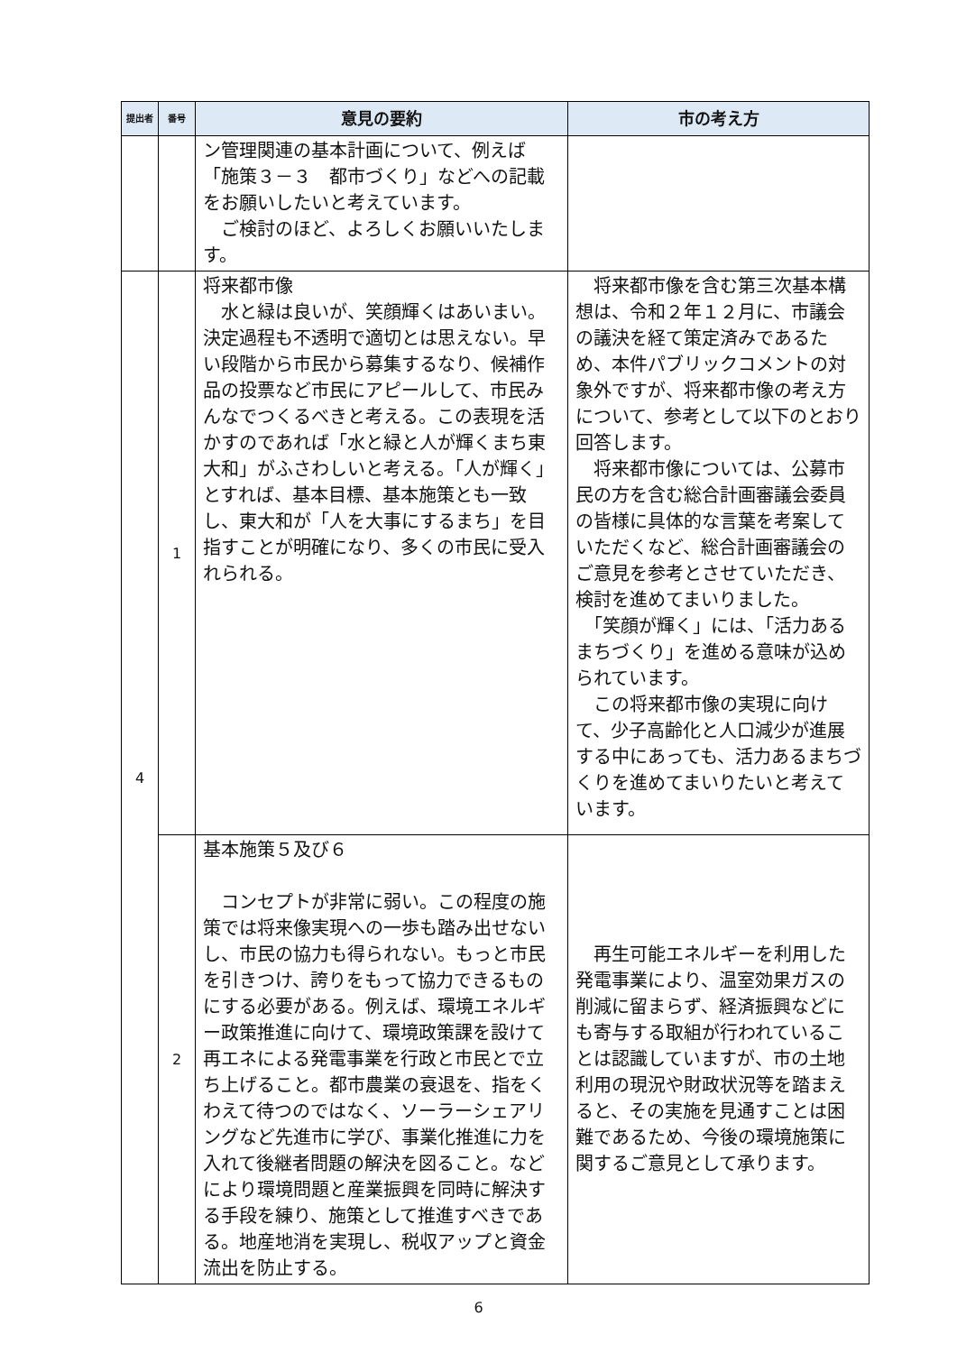| 提出者 | 番号 | 意見の要約 | 市の考え方 |
| --- | --- | --- | --- |
| | | ン管理関連の基本計画について、例えば「施策３－３ 都市づくり」などへの記載をお願いしたいと考えています。 ご検討のほど、よろしくお願いいたします。 | |
| 4 | 1 | 将来都市像 水と緑は良いが、笑顔輝くはあいまい。決定過程も不透明で適切とは思えない。早い段階から市民から募集するなり、候補作品の投票など市民にアピールして、市民みんなでつくるべきと考える。この表現を活かすのであれば「水と緑と人が輝くまち東大和」がふさわしいと考える。「人が輝く」とすれば、基本目標、基本施策とも一致し、東大和が「人を大事にするまち」を目指すことが明確になり、多くの市民に受入れられる。 | 将来都市像を含む第三次基本構想は、令和２年１２月に、市議会の議決を経て策定済みであるため、本件パブリックコメントの対象外ですが、将来都市像の考え方について、参考として以下のとおり回答します。 将来都市像については、公募市民の方を含む総合計画審議会委員の皆様に具体的な言葉を考案していただくなど、総合計画審議会のご意見を参考とさせていただき、検討を進めてまいりました。 「笑顔が輝く」には、「活力あるまちづくり」を進める意味が込められています。 この将来都市像の実現に向けて、少子高齢化と人口減少が進展する中にあっても、活力あるまちづくりを進めてまいりたいと考えています。 |
| | 2 | 基本施策５及び６ コンセプトが非常に弱い。この程度の施策では将来像実現への一歩も踏み出せないし、市民の協力も得られない。もっと市民を引きつけ、誇りをもって協力できるものにする必要がある。例えば、環境エネルギー政策推進に向けて、環境政策課を設けて再エネによる発電事業を行政と市民とで立ち上げること。都市農業の衰退を、指をくわえて待つのではなく、ソーラーシェアリングなど先進市に学び、事業化推進に力を入れて後継者問題の解決を図ること。などにより環境問題と産業振興を同時に解決する手段を練り、施策として推進すべきである。地産地消を実現し、税収アップと資金流出を防止する。 | 再生可能エネルギーを利用した発電事業により、温室効果ガスの削減に留まらず、経済振興などにも寄与する取組が行われていることは認識していますが、市の土地利用の現況や財政状況等を踏まえると、その実施を見通すことは困難であるため、今後の環境施策に関するご意見として承ります。 |
6